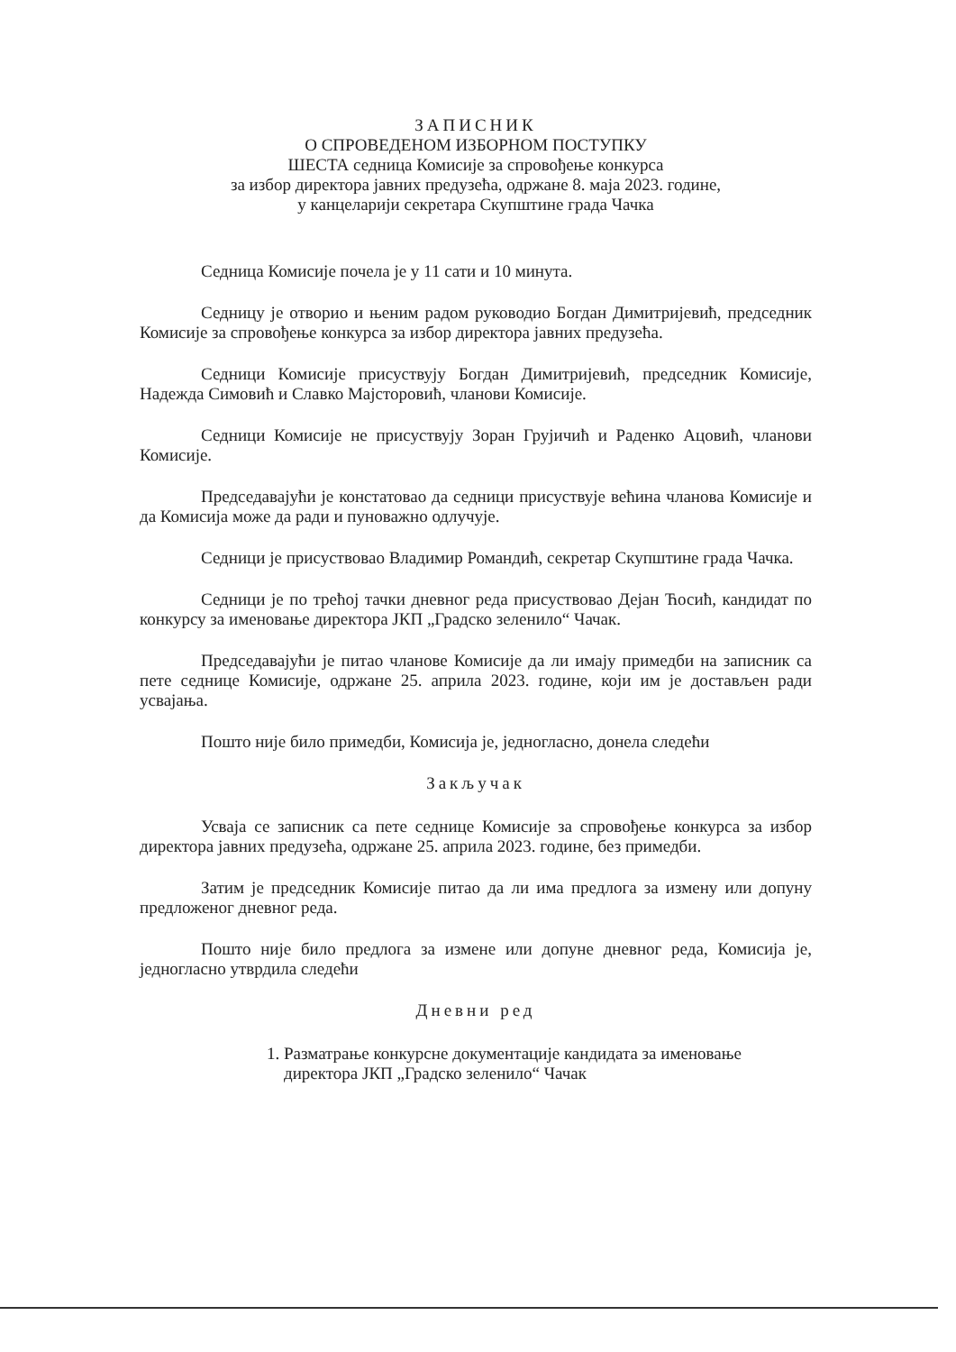ЗАПИСНИК
О СПРОВЕДЕНОМ ИЗБОРНОМ ПОСТУПКУ
ШЕСТА седница Комисије за спровођење конкурса
за избор директора јавних предузећа, одржане 8. маја 2023. године,
у канцеларији секретара Скупштине града Чачка
Седница Комисије почела је у 11 сати и 10 минута.
Седницу је отворио и њеним радом руководио Богдан Димитријевић, председник Комисије за спровођење конкурса за избор директора јавних предузећа.
Седници Комисије присуствују Богдан Димитријевић, председник Комисије, Надежда Симовић и Славко Мајсторовић, чланови Комисије.
Седници Комисије не присуствују Зоран Грујичић и Раденко Ацовић, чланови Комисије.
Председавајући је констатовао да седници присуствује већина чланова Комисије и да Комисија може да ради и пуноважно одлучује.
Седници је присуствовао Владимир Романдић, секретар Скупштине града Чачка.
Седници је по трећој тачки дневног реда присуствовао Дејан Ћосић, кандидат по конкурсу за именовање директора ЈКП „Градско зеленило“ Чачак.
Председавајући је питао чланове Комисије да ли имају примедби на записник са пете седнице Комисије, одржане 25. априла 2023. године, који им је достављен ради усвајања.
Пошто није било примедби, Комисија је, једногласно, донела следећи
Закључак
Усваја се записник са пете седнице Комисије за спровођење конкурса за избор директора јавних предузећа, одржане 25. априла 2023. године, без примедби.
Затим је председник Комисије питао да ли има предлога за измену или допуну предложеног дневног реда.
Пошто није било предлога за измене или допуне дневног реда, Комисија је, једногласно утврдила следећи
Дневни ред
1. Разматрање конкурсне документације кандидата за именовање директора ЈКП „Градско зеленило“ Чачак